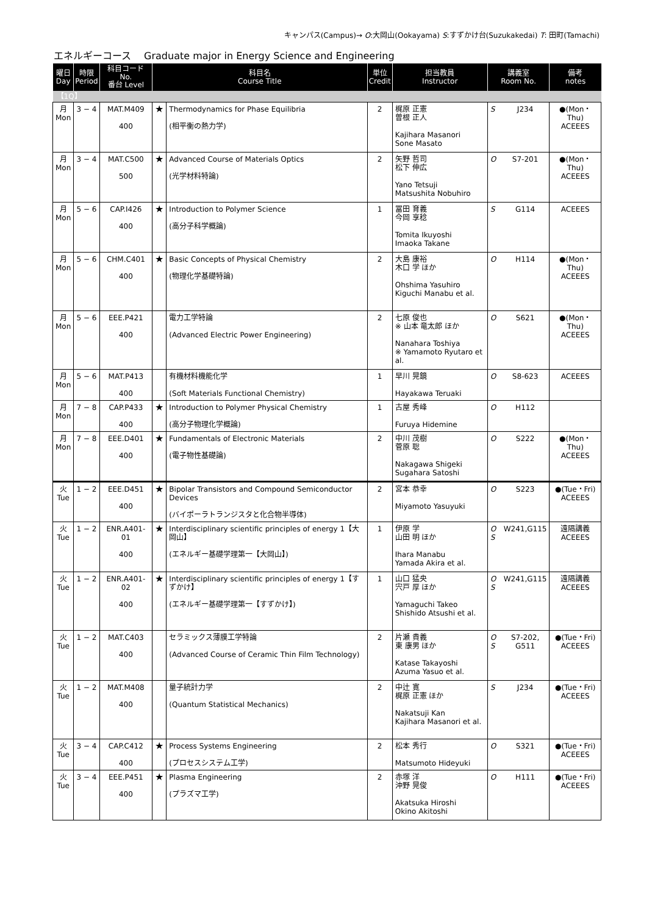キャンパス(Campus)→ O:大岡山(Ookayama) S:すずかけ台(Suzukakedai) T: 田町(Tamachi)
エネルギーコース　 Graduate major in Energy Science and Engineering
| 曜日 Day | 時限 Period | 科目コード No. 番台 Level | 科目名 Course Title | | 単位 Credit | 担当教員 Instructor | 講義室 Room No. | | 備考 notes |
| --- | --- | --- | --- | --- | --- | --- | --- | --- | --- |
| 【1Q】 | | | | | | | | | |
| 月 Mon | 3 − 4 | MAT.M409 400 | ★ | Thermodynamics for Phase Equilibria (相平衡の熱力学) | 2 | 梶原 正憲 曽根 正人 Kajihara Masanori Sone Masato | S | J234 | ●(Mon・Thu) ACEEES |
| 月 Mon | 3 − 4 | MAT.C500 500 | ★ | Advanced Course of Materials Optics (光学材料特論) | 2 | 矢野 哲司 松下 伸広 Yano Tetsuji Matsushita Nobuhiro | O | S7-201 | ●(Mon・Thu) ACEEES |
| 月 Mon | 5 − 6 | CAP.I426 400 | ★ | Introduction to Polymer Science (高分子科学概論) | 1 | 冨田 育義 今岡 享稔 Tomita Ikuyoshi Imaoka Takane | S | G114 | ACEEES |
| 月 Mon | 5 − 6 | CHM.C401 400 | ★ | Basic Concepts of Physical Chemistry (物理化学基礎特論) | 2 | 大島 康裕 木口 学 ほか Ohshima Yasuhiro Kiguchi Manabu et al. | O | H114 | ●(Mon・Thu) ACEEES |
| 月 Mon | 5 − 6 | EEE.P421 400 | | 電力工学特論 (Advanced Electric Power Engineering) | 2 | 七原 俊也 ※ 山本 竜太郎 ほか Nanahara Toshiya ※ Yamamoto Ryutaro et al. | O | S621 | ●(Mon・Thu) ACEEES |
| 月 Mon | 5 − 6 | MAT.P413 400 | | 有機材料機能化学 (Soft Materials Functional Chemistry) | 1 | 早川 晃鏡 Hayakawa Teruaki | O | S8-623 | ACEEES |
| 月 Mon | 7 − 8 | CAP.P433 400 | ★ | Introduction to Polymer Physical Chemistry (高分子物理化学概論) | 1 | 古屋 秀峰 Furuya Hidemine | O | H112 | |
| 月 Mon | 7 − 8 | EEE.D401 400 | ★ | Fundamentals of Electronic Materials (電子物性基礎論) | 2 | 中川 茂樹 菅原 聡 Nakagawa Shigeki Sugahara Satoshi | O | S222 | ●(Mon・Thu) ACEEES |
| 火 Tue | 1 − 2 | EEE.D451 400 | ★ | Bipolar Transistors and Compound Semiconductor Devices (バイポーラトランジスタと化合物半導体) | 2 | 宮本 恭幸 Miyamoto Yasuyuki | O | S223 | ●(Tue・Fri) ACEEES |
| 火 Tue | 1 − 2 | ENR.A401-01 400 | ★ | Interdisciplinary scientific principles of energy 1【大岡山】 (エネルギー基礎学理第一【大岡山】) | 1 | 伊原 学 山田 明 ほか Ihara Manabu Yamada Akira et al. | O S | W241,G115 | 遠隔講義 ACEEES |
| 火 Tue | 1 − 2 | ENR.A401-02 400 | ★ | Interdisciplinary scientific principles of energy 1【すずかけ】 (エネルギー基礎学理第一【すずかけ】) | 1 | 山口 猛央 宍戸 厚 ほか Yamaguchi Takeo Shishido Atsushi et al. | O S | W241,G115 | 遠隔講義 ACEEES |
| 火 Tue | 1 − 2 | MAT.C403 400 | | セラミックス薄膜工学特論 (Advanced Course of Ceramic Thin Film Technology) | 2 | 片瀬 貴義 東 康男 ほか Katase Takayoshi Azuma Yasuo et al. | O S | S7-202, G511 | ●(Tue・Fri) ACEEES |
| 火 Tue | 1 − 2 | MAT.M408 400 | | 量子統計力学 (Quantum Statistical Mechanics) | 2 | 中辻 寛 梶原 正憲 ほか Nakatsuji Kan Kajihara Masanori et al. | S | J234 | ●(Tue・Fri) ACEEES |
| 火 Tue | 3 − 4 | CAP.C412 400 | ★ | Process Systems Engineering (プロセスシステム工学) | 2 | 松本 秀行 Matsumoto Hideyuki | O | S321 | ●(Tue・Fri) ACEEES |
| 火 Tue | 3 − 4 | EEE.P451 400 | ★ | Plasma Engineering (プラズマ工学) | 2 | 赤塚 洋 沖野 晃俊 Akatsuka Hiroshi Okino Akitoshi | O | H111 | ●(Tue・Fri) ACEEES |